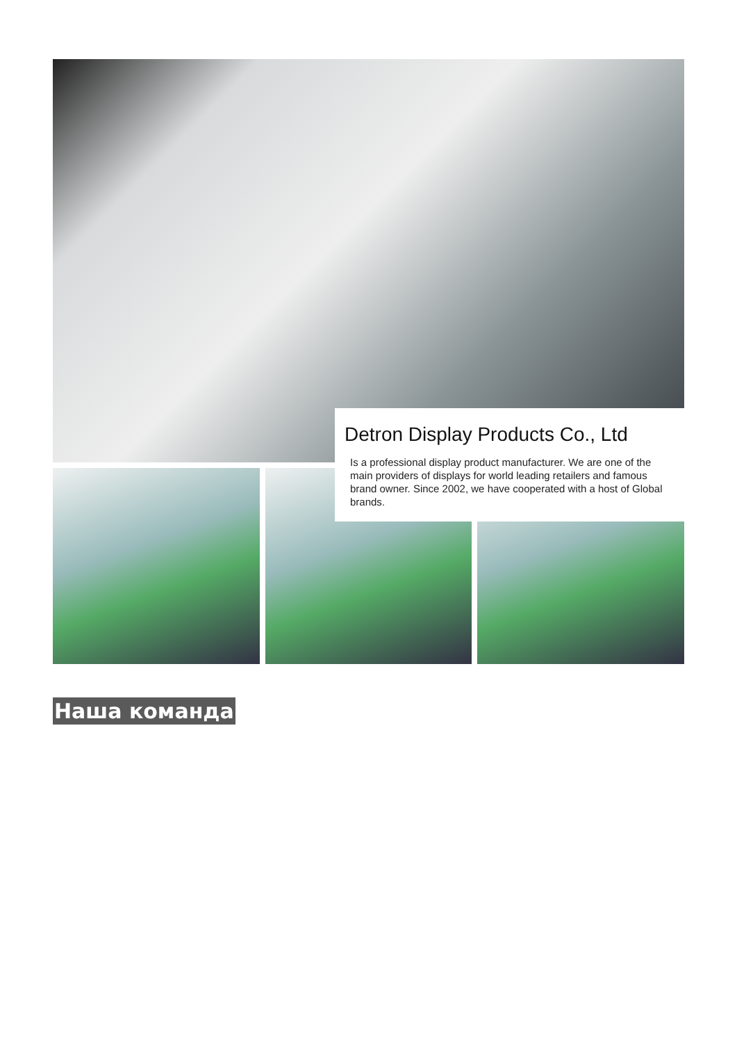Detron Display Products Co., Ltd
Is a professional display product manufacturer. We are one of the main providers of displays for world leading retailers and famous brand owner. Since 2002, we have cooperated with a host of Global brands.
Наша команда